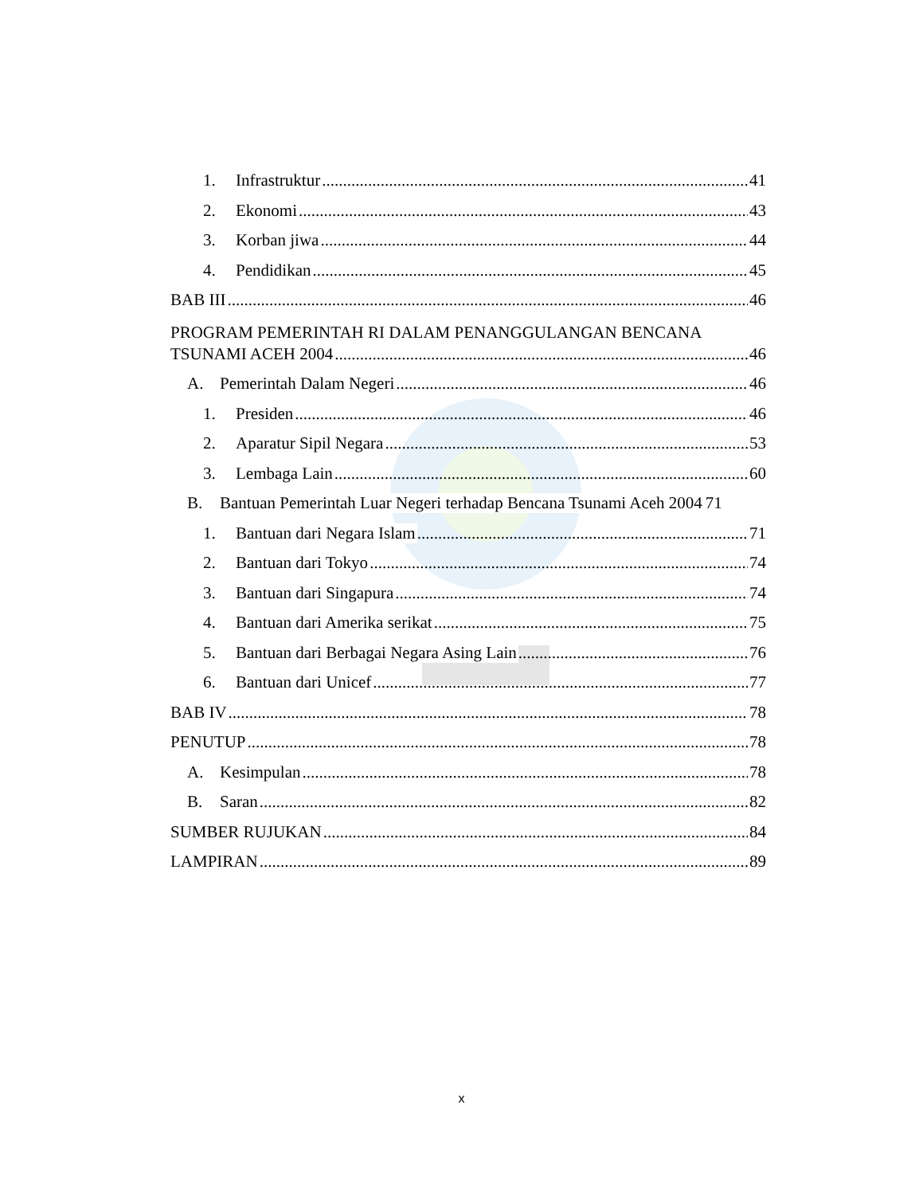1. Infrastruktur 41
2. Ekonomi 43
3. Korban jiwa 44
4. Pendidikan 45
BAB III 46
PROGRAM PEMERINTAH RI DALAM PENANGGULANGAN BENCANA
TSUNAMI ACEH 2004 46
A. Pemerintah Dalam Negeri 46
1. Presiden 46
2. Aparatur Sipil Negara 53
3. Lembaga Lain 60
B. Bantuan Pemerintah Luar Negeri terhadap Bencana Tsunami Aceh 2004 71
1. Bantuan dari Negara Islam 71
2. Bantuan dari Tokyo 74
3. Bantuan dari Singapura 74
4. Bantuan dari Amerika serikat 75
5. Bantuan dari Berbagai Negara Asing Lain 76
6. Bantuan dari Unicef 77
BAB IV 78
PENUTUP 78
A. Kesimpulan 78
B. Saran 82
SUMBER RUJUKAN 84
LAMPIRAN 89
x